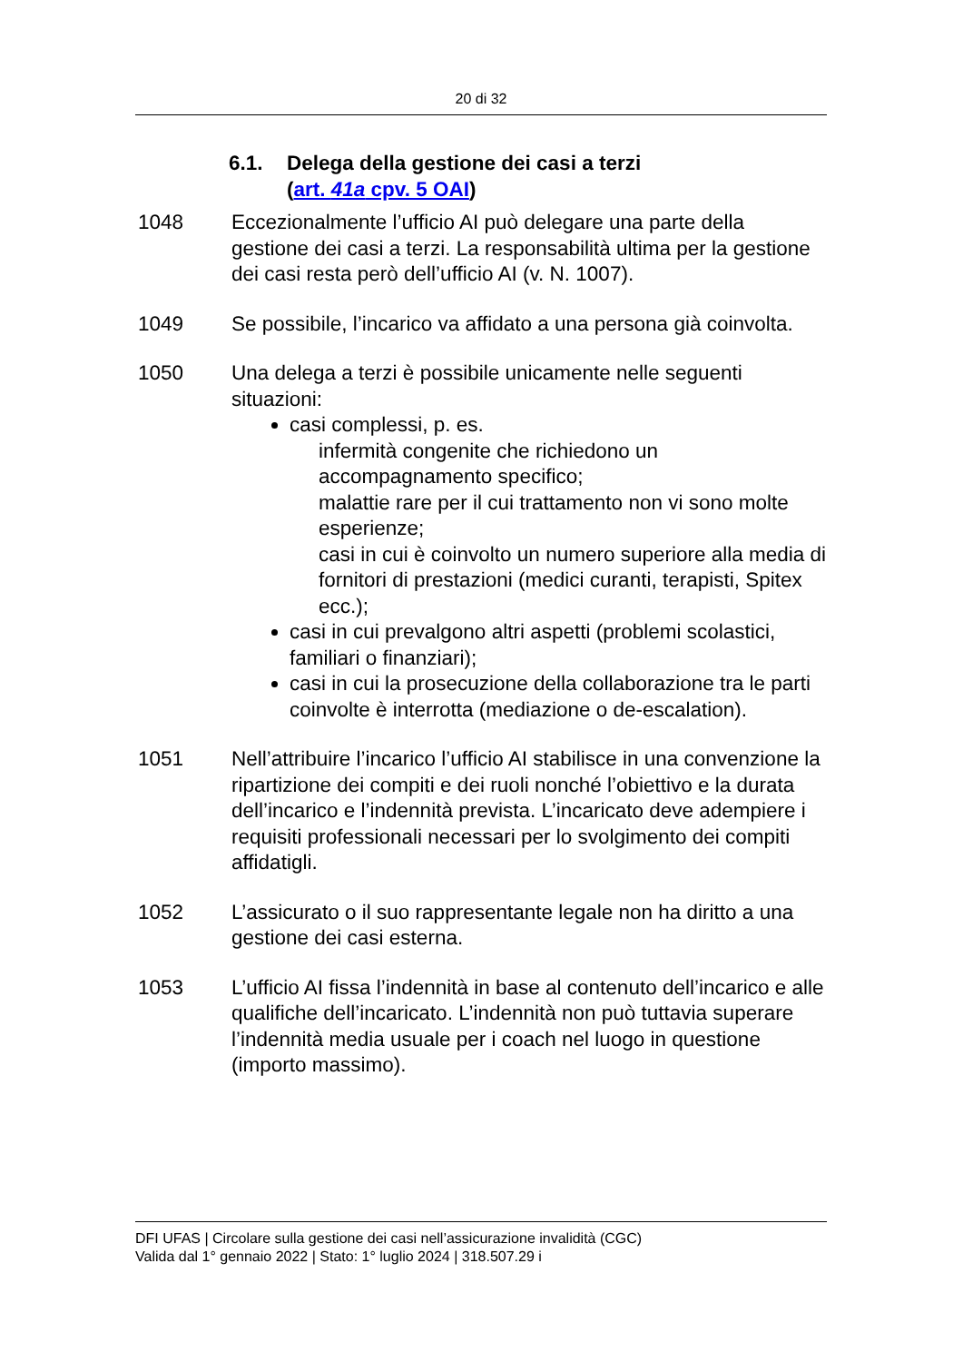20 di 32
6.1. Delega della gestione dei casi a terzi
(art. 41a cpv. 5 OAI)
1048 Eccezionalmente l’ufficio AI può delegare una parte della gestione dei casi a terzi. La responsabilità ultima per la gestione dei casi resta però dell’ufficio AI (v. N. 1007).
1049 Se possibile, l’incarico va affidato a una persona già coinvolta.
1050 Una delega a terzi è possibile unicamente nelle seguenti situazioni:
casi complessi, p. es.
infermità congenite che richiedono un accompagnamento specifico;
malattie rare per il cui trattamento non vi sono molte esperienze;
casi in cui è coinvolto un numero superiore alla media di fornitori di prestazioni (medici curanti, terapisti, Spitex ecc.);
casi in cui prevalgono altri aspetti (problemi scolastici, familiari o finanziari);
casi in cui la prosecuzione della collaborazione tra le parti coinvolte è interrotta (mediazione o de-escalation).
1051 Nell’attribuire l’incarico l’ufficio AI stabilisce in una convenzione la ripartizione dei compiti e dei ruoli nonché l’obiettivo e la durata dell’incarico e l’indennità prevista. L’incaricato deve adempiere i requisiti professionali necessari per lo svolgimento dei compiti affidatigli.
1052 L’assicurato o il suo rappresentante legale non ha diritto a una gestione dei casi esterna.
1053 L’ufficio AI fissa l’indennità in base al contenuto dell’incarico e alle qualifiche dell’incaricato. L’indennità non può tuttavia superare l’indennità media usuale per i coach nel luogo in questione (importo massimo).
DFI UFAS | Circolare sulla gestione dei casi nell’assicurazione invalidità (CGC)
Valida dal 1° gennaio 2022 | Stato: 1° luglio 2024 | 318.507.29 i